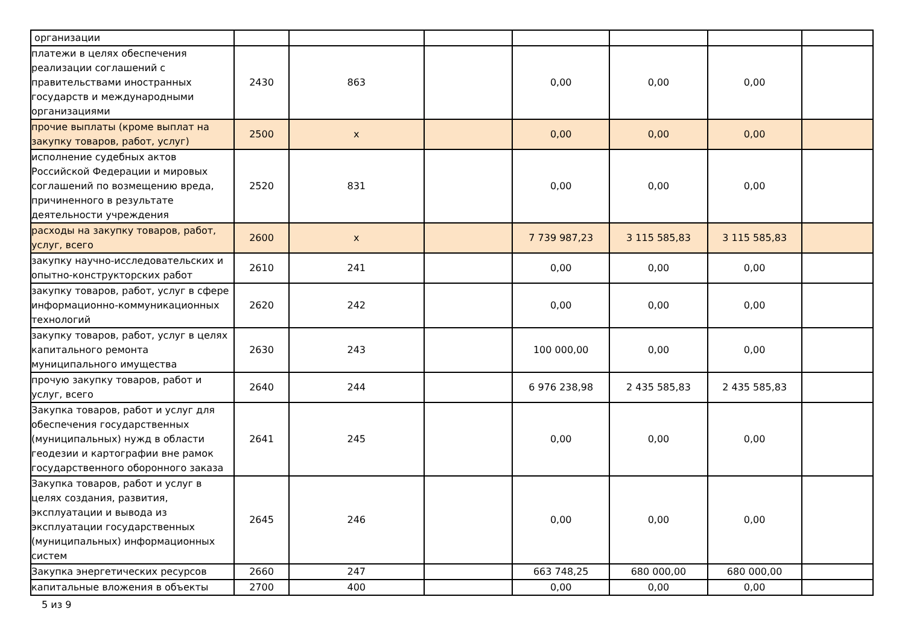| организации | | | | | | | |
| платежи в целях обеспечения реализации соглашений с правительствами иностранных государств и международными организациями | 2430 | 863 | | 0,00 | 0,00 | 0,00 | |
| прочие выплаты (кроме выплат на закупку товаров, работ, услуг) | 2500 | x | | 0,00 | 0,00 | 0,00 | |
| исполнение судебных актов Российской Федерации и мировых соглашений по возмещению вреда, причиненного в результате деятельности учреждения | 2520 | 831 | | 0,00 | 0,00 | 0,00 | |
| расходы на закупку товаров, работ, услуг, всего | 2600 | x | | 7 739 987,23 | 3 115 585,83 | 3 115 585,83 | |
| закупку научно-исследовательских и опытно-конструкторских работ | 2610 | 241 | | 0,00 | 0,00 | 0,00 | |
| закупку товаров, работ, услуг в сфере информационно-коммуникационных технологий | 2620 | 242 | | 0,00 | 0,00 | 0,00 | |
| закупку товаров, работ, услуг в целях капитального ремонта муниципального имущества | 2630 | 243 | | 100 000,00 | 0,00 | 0,00 | |
| прочую закупку товаров, работ и услуг, всего | 2640 | 244 | | 6 976 238,98 | 2 435 585,83 | 2 435 585,83 | |
| Закупка товаров, работ и услуг для обеспечения государственных (муниципальных) нужд в области геодезии и картографии вне рамок государственного оборонного заказа | 2641 | 245 | | 0,00 | 0,00 | 0,00 | |
| Закупка товаров, работ и услуг в целях создания, развития, эксплуатации и вывода из эксплуатации государственных (муниципальных) информационных систем | 2645 | 246 | | 0,00 | 0,00 | 0,00 | |
| Закупка энергетических ресурсов | 2660 | 247 | | 663 748,25 | 680 000,00 | 680 000,00 | |
| капитальные вложения в объекты | 2700 | 400 | | 0,00 | 0,00 | 0,00 | |
5 из 9